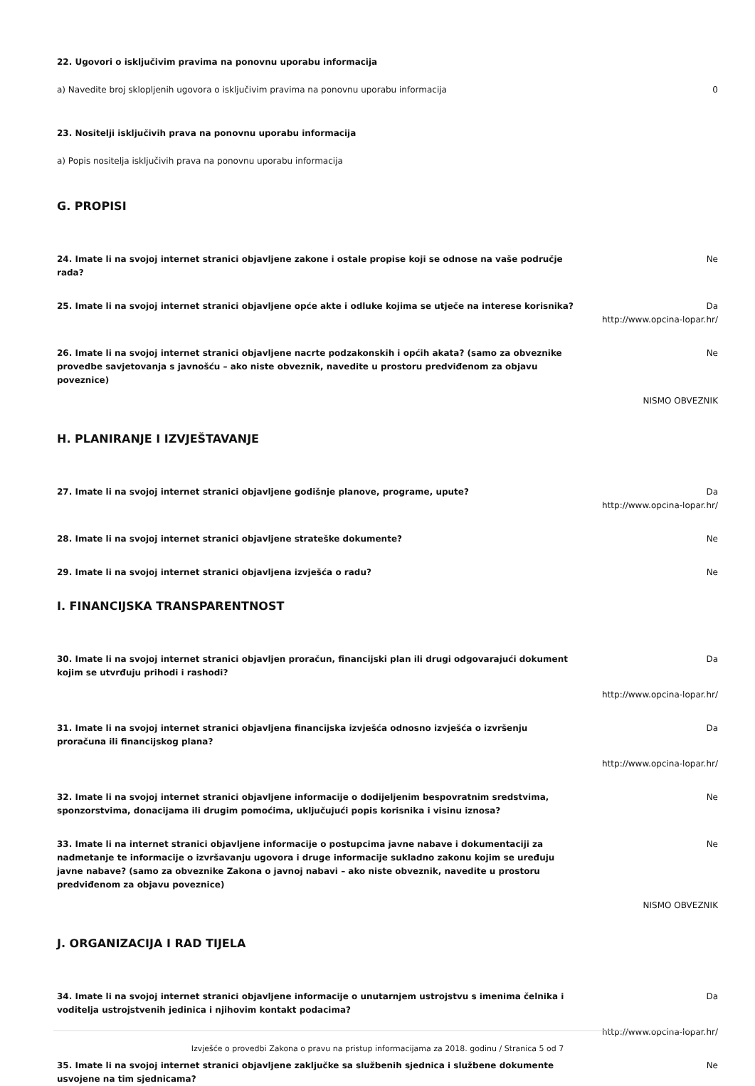22. Ugovori o isključivim pravima na ponovnu uporabu informacija
a) Navedite broj sklopljenih ugovora o isključivim pravima na ponovnu uporabu informacija 0
23. Nositelji isključivih prava na ponovnu uporabu informacija
a) Popis nositelja isključivih prava na ponovnu uporabu informacija
G. PROPISI
24. Imate li na svojoj internet stranici objavljene zakone i ostale propise koji se odnose na vaše područje rada?
Ne
25. Imate li na svojoj internet stranici objavljene opće akte i odluke kojima se utječe na interese korisnika?
Da
http://www.opcina-lopar.hr/
26. Imate li na svojoj internet stranici objavljene nacrte podzakonskih i općih akata? (samo za obveznike provedbe savjetovanja s javnošću – ako niste obveznik, navedite u prostoru predviđenom za objavu poveznice)
Ne
NISMO OBVEZNIK
H. PLANIRANJE I IZVJEŠTAVANJE
27. Imate li na svojoj internet stranici objavljene godišnje planove, programe, upute? Da
http://www.opcina-lopar.hr/
28. Imate li na svojoj internet stranici objavljene strateške dokumente? Ne
29. Imate li na svojoj internet stranici objavljena izvješća o radu? Ne
I. FINANCIJSKA TRANSPARENTNOST
30. Imate li na svojoj internet stranici objavljen proračun, financijski plan ili drugi odgovarajući dokument kojim se utvrđuju prihodi i rashodi?
Da
http://www.opcina-lopar.hr/
31. Imate li na svojoj internet stranici objavljena financijska izvješća odnosno izvješća o izvršenju proračuna ili financijskog plana?
Da
http://www.opcina-lopar.hr/
32. Imate li na svojoj internet stranici objavljene informacije o dodijeljenim bespovratnim sredstvima, sponzorstvima, donacijama ili drugim pomoćima, uključujući popis korisnika i visinu iznosa?
Ne
33. Imate li na internet stranici objavljene informacije o postupcima javne nabave i dokumentaciji za nadmetanje te informacije o izvršavanju ugovora i druge informacije sukladno zakonu kojim se uređuju javne nabave? (samo za obveznike Zakona o javnoj nabavi – ako niste obveznik, navedite u prostoru predviđenom za objavu poveznice)
Ne
NISMO OBVEZNIK
J. ORGANIZACIJA I RAD TIJELA
34. Imate li na svojoj internet stranici objavljene informacije o unutarnjem ustrojstvu s imenima čelnika i voditelja ustrojstvenih jedinica i njihovim kontakt podacima?
Da
http://www.opcina-lopar.hr/
35. Imate li na svojoj internet stranici objavljene zaključke sa službenih sjednica i službene dokumente usvojene na tim sjednicama?
Ne
Izvješće o provedbi Zakona o pravu na pristup informacijama za 2018. godinu / Stranica 5 od 7